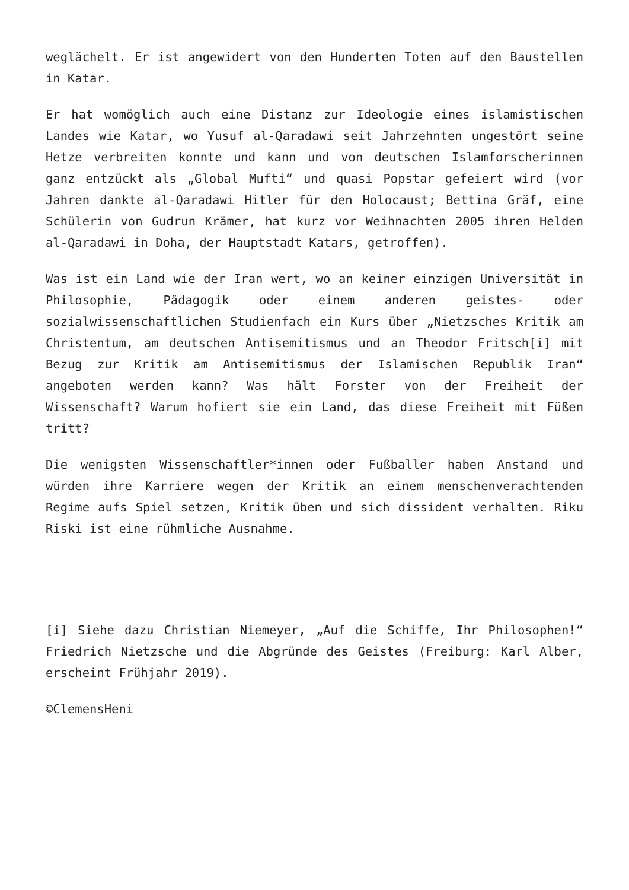weglächelt. Er ist angewidert von den Hunderten Toten auf den Baustellen in Katar.
Er hat womöglich auch eine Distanz zur Ideologie eines islamistischen Landes wie Katar, wo Yusuf al-Qaradawi seit Jahrzehnten ungestört seine Hetze verbreiten konnte und kann und von deutschen Islamforscherinnen ganz entzückt als „Global Mufti“ und quasi Popstar gefeiert wird (vor Jahren dankte al-Qaradawi Hitler für den Holocaust; Bettina Gräf, eine Schülerin von Gudrun Krämer, hat kurz vor Weihnachten 2005 ihren Helden al-Qaradawi in Doha, der Hauptstadt Katars, getroffen).
Was ist ein Land wie der Iran wert, wo an keiner einzigen Universität in Philosophie, Pädagogik oder einem anderen geistes- oder sozialwissenschaftlichen Studienfach ein Kurs über „Nietzsches Kritik am Christentum, am deutschen Antisemitismus und an Theodor Fritsch[i] mit Bezug zur Kritik am Antisemitismus der Islamischen Republik Iran“ angeboten werden kann? Was hält Forster von der Freiheit der Wissenschaft? Warum hofiert sie ein Land, das diese Freiheit mit Füßen tritt?
Die wenigsten Wissenschaftler*innen oder Fußballer haben Anstand und würden ihre Karriere wegen der Kritik an einem menschenverachtenden Regime aufs Spiel setzen, Kritik üben und sich dissident verhalten. Riku Riski ist eine rühmliche Ausnahme.
[i] Siehe dazu Christian Niemeyer, „Auf die Schiffe, Ihr Philosophen!“ Friedrich Nietzsche und die Abgründe des Geistes (Freiburg: Karl Alber, erscheint Frühjahr 2019).
©ClemensHeni